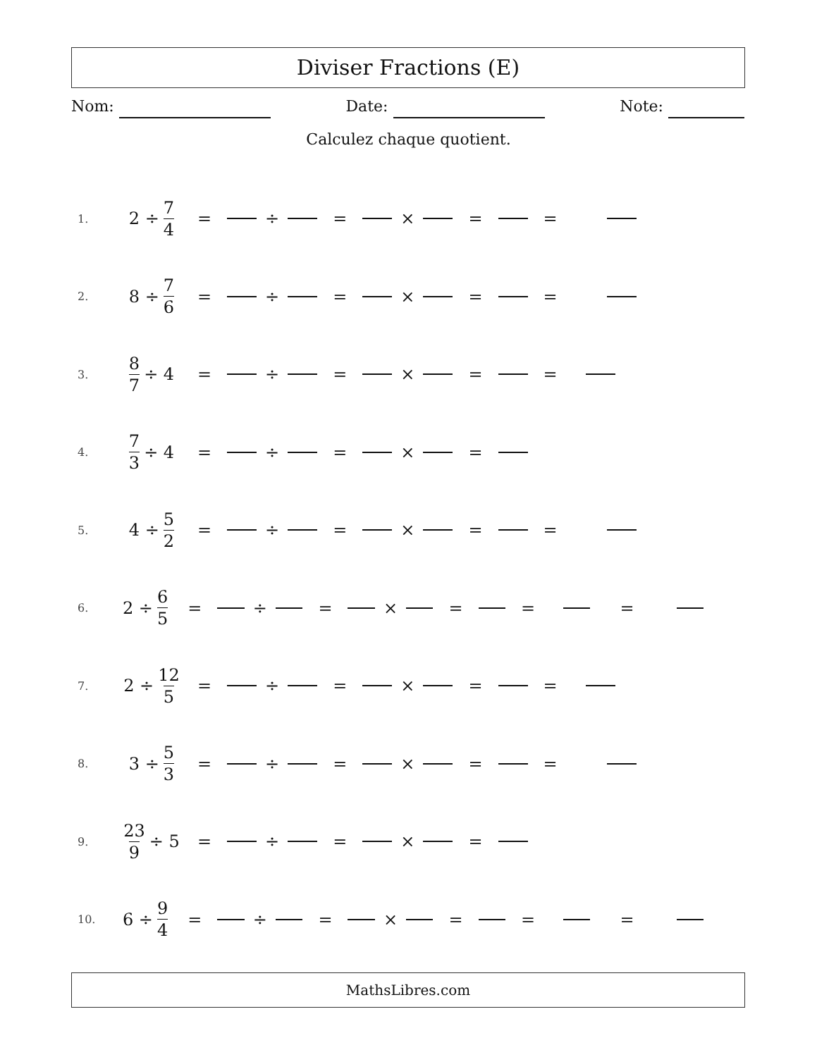Diviser Fractions (E)
Nom: Date: Note:
Calculez chaque quotient.
1. 2 ÷ 7 4 = ÷ = × = =
2. 8 ÷ 7 6 = ÷ = × = =
3. 8 7 ÷ 4 = ÷ = × = =
4. 7 3 ÷ 4 = ÷ = × =
5. 4 ÷ 5 2 = ÷ = × = =
6. 2 ÷ 6 5 = ÷ = × = = =
7. 2 ÷ 12 5 = ÷ = × = =
8. 3 ÷ 5 3 = ÷ = × = =
9. 23 9 ÷ 5 = ÷ = × =
10. 6 ÷ 9 4 = ÷ = × = = =
MathsLibres.com